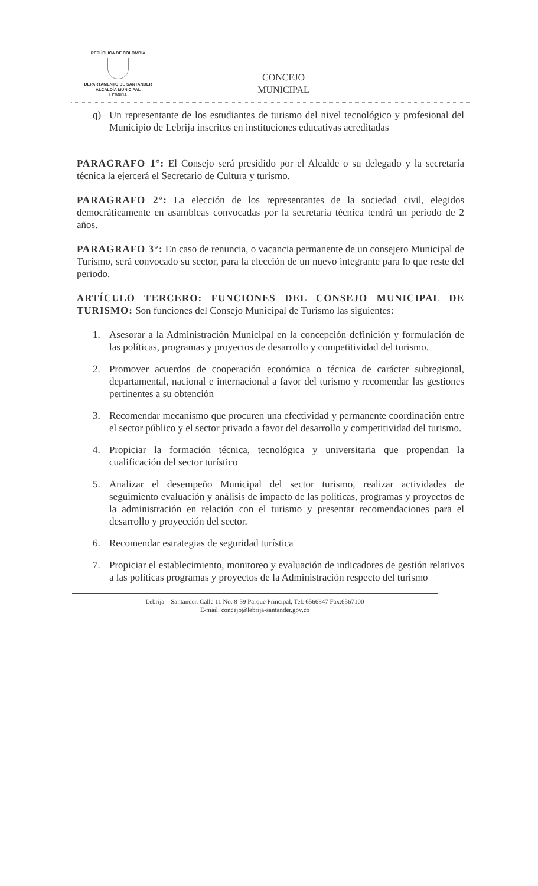REPÚBLICA DE COLOMBIA
DEPARTAMENTO DE SANTANDER
ALCALDÍA MUNICIPAL
LEBRIJA
CONCEJO
MUNICIPAL
q) Un representante de los estudiantes de turismo del nivel tecnológico y profesional del Municipio de Lebrija inscritos en instituciones educativas acreditadas
PARAGRAFO 1°: El Consejo será presidido por el Alcalde o su delegado y la secretaría técnica la ejercerá el Secretario de Cultura y turismo.
PARAGRAFO 2°: La elección de los representantes de la sociedad civil, elegidos democráticamente en asambleas convocadas por la secretaría técnica tendrá un periodo de 2 años.
PARAGRAFO 3°: En caso de renuncia, o vacancia permanente de un consejero Municipal de Turismo, será convocado su sector, para la elección de un nuevo integrante para lo que reste del periodo.
ARTÍCULO TERCERO: FUNCIONES DEL CONSEJO MUNICIPAL DE TURISMO: Son funciones del Consejo Municipal de Turismo las siguientes:
1. Asesorar a la Administración Municipal en la concepción definición y formulación de las políticas, programas y proyectos de desarrollo y competitividad del turismo.
2. Promover acuerdos de cooperación económica o técnica de carácter subregional, departamental, nacional e internacional a favor del turismo y recomendar las gestiones pertinentes a su obtención
3. Recomendar mecanismo que procuren una efectividad y permanente coordinación entre el sector público y el sector privado a favor del desarrollo y competitividad del turismo.
4. Propiciar la formación técnica, tecnológica y universitaria que propendan la cualificación del sector turístico
5. Analizar el desempeño Municipal del sector turismo, realizar actividades de seguimiento evaluación y análisis de impacto de las políticas, programas y proyectos de la administración en relación con el turismo y presentar recomendaciones para el desarrollo y proyección del sector.
6. Recomendar estrategias de seguridad turística
7. Propiciar el establecimiento, monitoreo y evaluación de indicadores de gestión relativos a las políticas programas y proyectos de la Administración respecto del turismo
Lebrija – Santander. Calle 11 No. 8-59 Parque Principal, Tel: 6566847 Fax:6567100
E-mail: concejo@lebrija-santander.gov.co